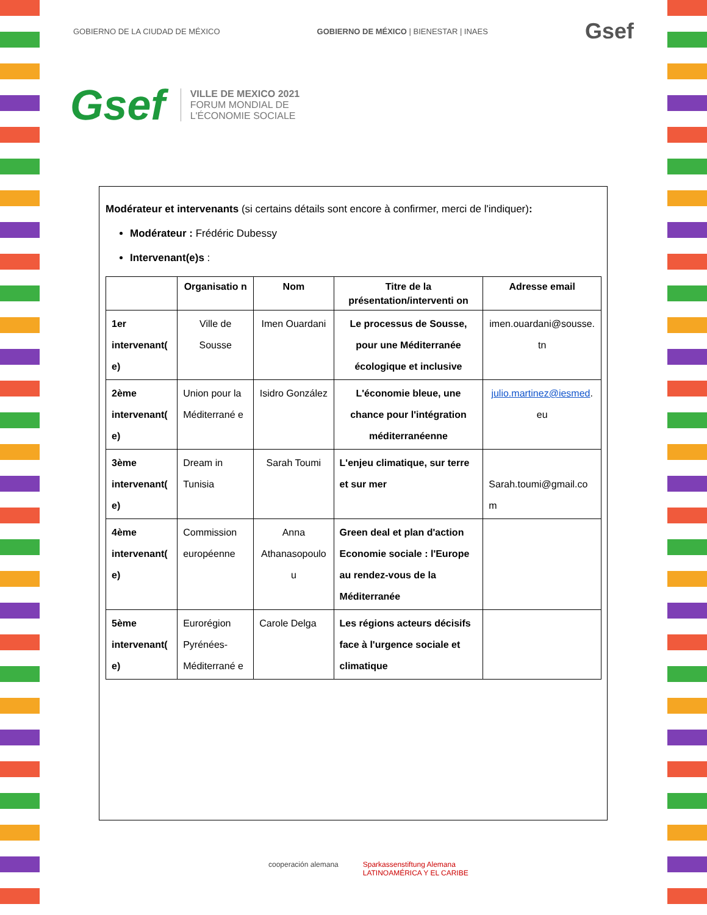GOBIERNO DE LA CIUDAD DE MÉXICO GOBIERNO DE MÉXICO | BIENESTAR | INAES Gsef
Gsef
VILLE DE MEXICO 2021
FORUM MONDIAL DE
L'ÉCONOMIE SOCIALE
Modérateur et intervenants (si certains détails sont encore à confirmer, merci de l'indiquer):
Modérateur : Frédéric Dubessy
Intervenant(e)s :
| | Organisatio n | Nom | Titre de la présentation/interventi on | Adresse email |
| --- | --- | --- | --- | --- |
| 1er intervenant( e) | Ville de Sousse | Imen Ouardani | Le processus de Sousse, pour une Méditerranée écologique et inclusive | imen.ouardani@sousse. tn |
| 2ème intervenant( e) | Union pour la Méditerrané e | Isidro González | L'économie bleue, une chance pour l'intégration méditerranéenne | julio.martinez@iesmed . eu |
| 3ème intervenant( e) | Dream in Tunisia | Sarah Toumi | L'enjeu climatique, sur terre et sur mer | Sarah.toumi@gmail.co m |
| 4ème intervenant( e) | Commission européenne | Anna Athanasopoulo u | Green deal et plan d'action Economie sociale : l'Europe au rendez-vous de la Méditerranée | |
| 5ème intervenant( e) | Eurorégion Pyrénées-Méditerrané e | Carole Delga | Les régions acteurs décisifs face à l'urgence sociale et climatique | |
cooperación alemana Sparkassenstiftung Alemana
LATINOAMÉRICA Y EL CARIBE